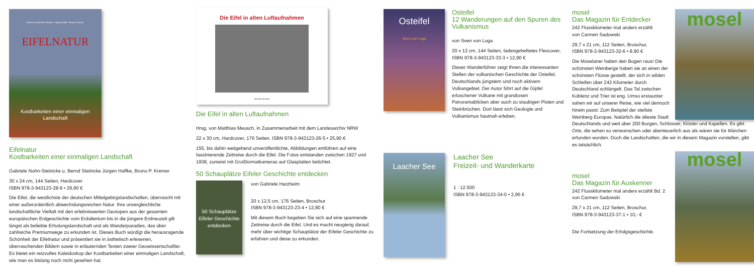Bernd und Gabriele Steinicke • Jürgen Haffke • Bruno P. Kremer
EIFELNATUR
Kostbarkeiten einer einmaligen Landschaft
Eifelnatur
Kostbarkeiten einer einmaligen Landschaft
Gabriele Nohn-Steinicke u. Bernd Steinicke Jürgen Haffke, Bruno P. Kremer
30 x 24 cm, 144 Seiten, Hardcover
ISBN 978-3-943123-28-9 • 29,90 €
Die Eifel, die westlichste der deutschen Mittelgebirgslandschaften, überrascht mit einer außerordentlich abwechslungsreichen Natur. Ihre unvergleichliche landschaftliche Vielfalt mit den erlebniswerten Geotopen aus der gesamten europäischen Erdgeschichte vom Erdaltertum bis in die jüngere Erdneuzeit gilt längst als beliebte Erholungslandschaft und als Wanderparadies, das über zahlreiche Premiumwege zu erkunden ist. Dieses Buch würdigt die herausragende Schönheit der Eifelnatur und präsentiert sie in ästhetisch erlesenen, überraschenden Bildern sowie in erläuternden Texten zweier Geowissenschaftler. Es bietet ein reizvolles Kaleidoskop der Kostbarkeiten einer einmaligen Landschaft, wie man es bislang noch nicht gesehen hat.
Die Eifel in alten Luftaufnahmen
Matthias Meusch
Die Eifel in alten Luftaufnahmen
Hrsg. von Matthias Meusch, in Zusammenarbeit mit dem Landesarchiv NRW
22 x 30 cm, Hardcover, 176 Seiten, ISBN 978-3-943123-26-5 • 25,90 €
155, bis dahin weitgehend unveröffentlichte, Abbildungen entführen auf eine faszinierende Zeitreise durch die Eifel. Die Fotos entstanden zwischen 1927 und 1938, zumeist mit Großformatkameras auf Glasplatten belichtet.
50 Schauplätze Eifeler Geschichte entdecken
50 Schauplätze Eifeler Geschichte entdecken
von Gabriele Harzheim
20 x 12,5 cm, 176 Seiten, Broschur
ISBN 978-3-943123-23-4 • 12,80 €
Mit diesem Buch begeben Sie sich auf eine spannende Zeitreise durch die Eifel. Und es macht neugierig darauf, mehr über wichtige Schauplätze der Eifeler Geschichte zu erfahren und diese zu erkunden.
Osteifel
Sven von Loga
Osteifel
12 Wanderungen auf den Spuren des Vulkanismus
von Sven von Loga
20 x 12 cm, 144 Seiten, fadengeheftetes Flexcover,
ISBN 978-3-943123-33-3 • 12,90 €
Dieser Wanderführer zeigt Ihnen die interessanten Stellen der vulkanischen Geschichte der Osteifel, Deutschlands jüngstem und noch aktivem Vulkangebiet. Der Autor führt auf die Gipfel erloschener Vulkane mit grandiosen Panoramablicken aber auch zu staubigen Pisten und Steinbrüchen. Dort lässt sich Geologie und Vulkanismus hautnah erleben.
Laacher See
Laacher See
Freizeit- und Wanderkarte
1 : 12.500
ISBN 978-3-943123-34-0 • 2,95 €
mosel
mosel
Das Magazin für Entdecker
242 Flusskilometer mal anders erzählt
von Carmen Sadowski
29,7 x 21 cm, 112 Seiten, Broschur,
ISBN 978-3-943123-32-6 • 8,90 €
Die Moselaner haben den Bogen raus! Die schönsten Weinberge haben sie an einen der schönsten Flüsse gestellt, der sich in wilden Schleifen über 242 Kilometer durch Deutschland schlängelt. Das Tal zwischen Koblenz und Trier ist eng. Umso erstaunter sahen wir auf unserer Reise, wie viel dennoch hinein passt: Zum Beispiel der steilste Weinberg Europas. Natürlich die älteste Stadt Deutschlands und weit über 200 Burgen, Schlösser, Klöster und Kapellen. Es gibt Orte, die sehen so verwunschen oder abenteuerlich aus als wären sie für Märchen erfunden worden. Doch die Landschaften, die wir in diesem Magazin vorstellen, gibt es tatsächlich.
mosel
mosel
Das Magazin für Auskenner
242 Flusskilometer mal anders erzählt Bd. 2
von Carmen Sadowski
29,7 x 21 cm, 112 Seiten, Broschur,
ISBN 978-3-943123-37-1 • 10,- €
Die Fortsetzung der Erfolgsgeschichte.